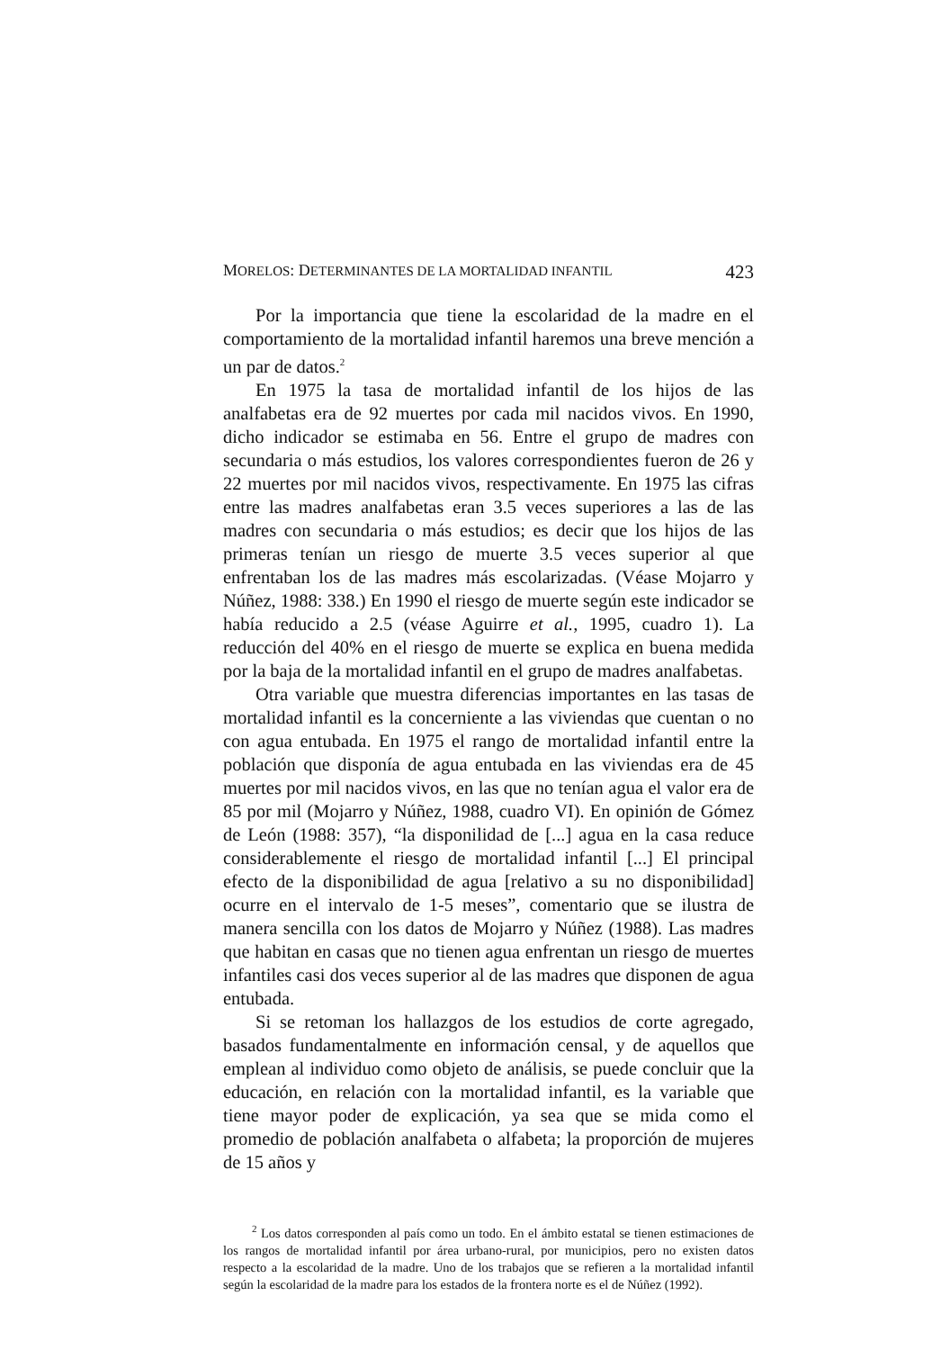MORELOS: DETERMINANTES DE LA MORTALIDAD INFANTIL 423
Por la importancia que tiene la escolaridad de la madre en el comportamiento de la mortalidad infantil haremos una breve mención a un par de datos.<sup>2</sup>
En 1975 la tasa de mortalidad infantil de los hijos de las analfabetas era de 92 muertes por cada mil nacidos vivos. En 1990, dicho indicador se estimaba en 56. Entre el grupo de madres con secundaria o más estudios, los valores correspondientes fueron de 26 y 22 muertes por mil nacidos vivos, respectivamente. En 1975 las cifras entre las madres analfabetas eran 3.5 veces superiores a las de las madres con secundaria o más estudios; es decir que los hijos de las primeras tenían un riesgo de muerte 3.5 veces superior al que enfrentaban los de las madres más escolarizadas. (Véase Mojarro y Núñez, 1988: 338.) En 1990 el riesgo de muerte según este indicador se había reducido a 2.5 (véase Aguirre et al., 1995, cuadro 1). La reducción del 40% en el riesgo de muerte se explica en buena medida por la baja de la mortalidad infantil en el grupo de madres analfabetas.
Otra variable que muestra diferencias importantes en las tasas de mortalidad infantil es la concerniente a las viviendas que cuentan o no con agua entubada. En 1975 el rango de mortalidad infantil entre la población que disponía de agua entubada en las viviendas era de 45 muertes por mil nacidos vivos, en las que no tenían agua el valor era de 85 por mil (Mojarro y Núñez, 1988, cuadro VI). En opinión de Gómez de León (1988: 357), “la disponilidad de [...] agua en la casa reduce considerablemente el riesgo de mortalidad infantil [...] El principal efecto de la disponibilidad de agua [relativo a su no disponibilidad] ocurre en el intervalo de 1-5 meses”, comentario que se ilustra de manera sencilla con los datos de Mojarro y Núñez (1988). Las madres que habitan en casas que no tienen agua enfrentan un riesgo de muertes infantiles casi dos veces superior al de las madres que disponen de agua entubada.
Si se retoman los hallazgos de los estudios de corte agregado, basados fundamentalmente en información censal, y de aquellos que emplean al individuo como objeto de análisis, se puede concluir que la educación, en relación con la mortalidad infantil, es la variable que tiene mayor poder de explicación, ya sea que se mida como el promedio de población analfabeta o alfabeta; la proporción de mujeres de 15 años y
<sup>2</sup> Los datos corresponden al país como un todo. En el ámbito estatal se tienen estimaciones de los rangos de mortalidad infantil por área urbano-rural, por municipios, pero no existen datos respecto a la escolaridad de la madre. Uno de los trabajos que se refieren a la mortalidad infantil según la escolaridad de la madre para los estados de la frontera norte es el de Núñez (1992).